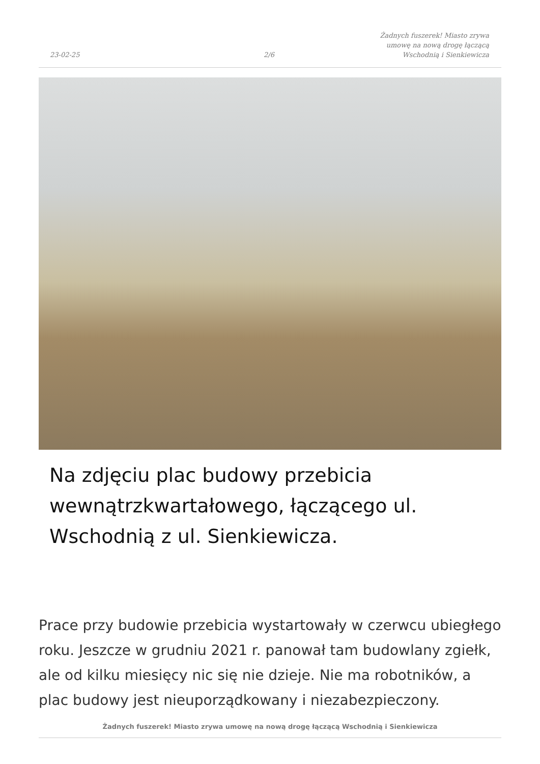23-02-25 2/6
Żadnych fuszerek! Miasto zrywa umowę na nową drogę łączącą Wschodnią i Sienkiewicza
Na zdjęciu plac budowy przebicia wewnątrzkwartałowego, łączącego ul. Wschodnią z ul. Sienkiewicza.
Prace przy budowie przebicia wystartowały w czerwcu ubiegłego roku. Jeszcze w grudniu 2021 r. panował tam budowlany zgiełk, ale od kilku miesięcy nic się nie dzieje. Nie ma robotników, a plac budowy jest nieuporządkowany i niezabezpieczony.
Żadnych fuszerek! Miasto zrywa umowę na nową drogę łączącą Wschodnią i Sienkiewicza